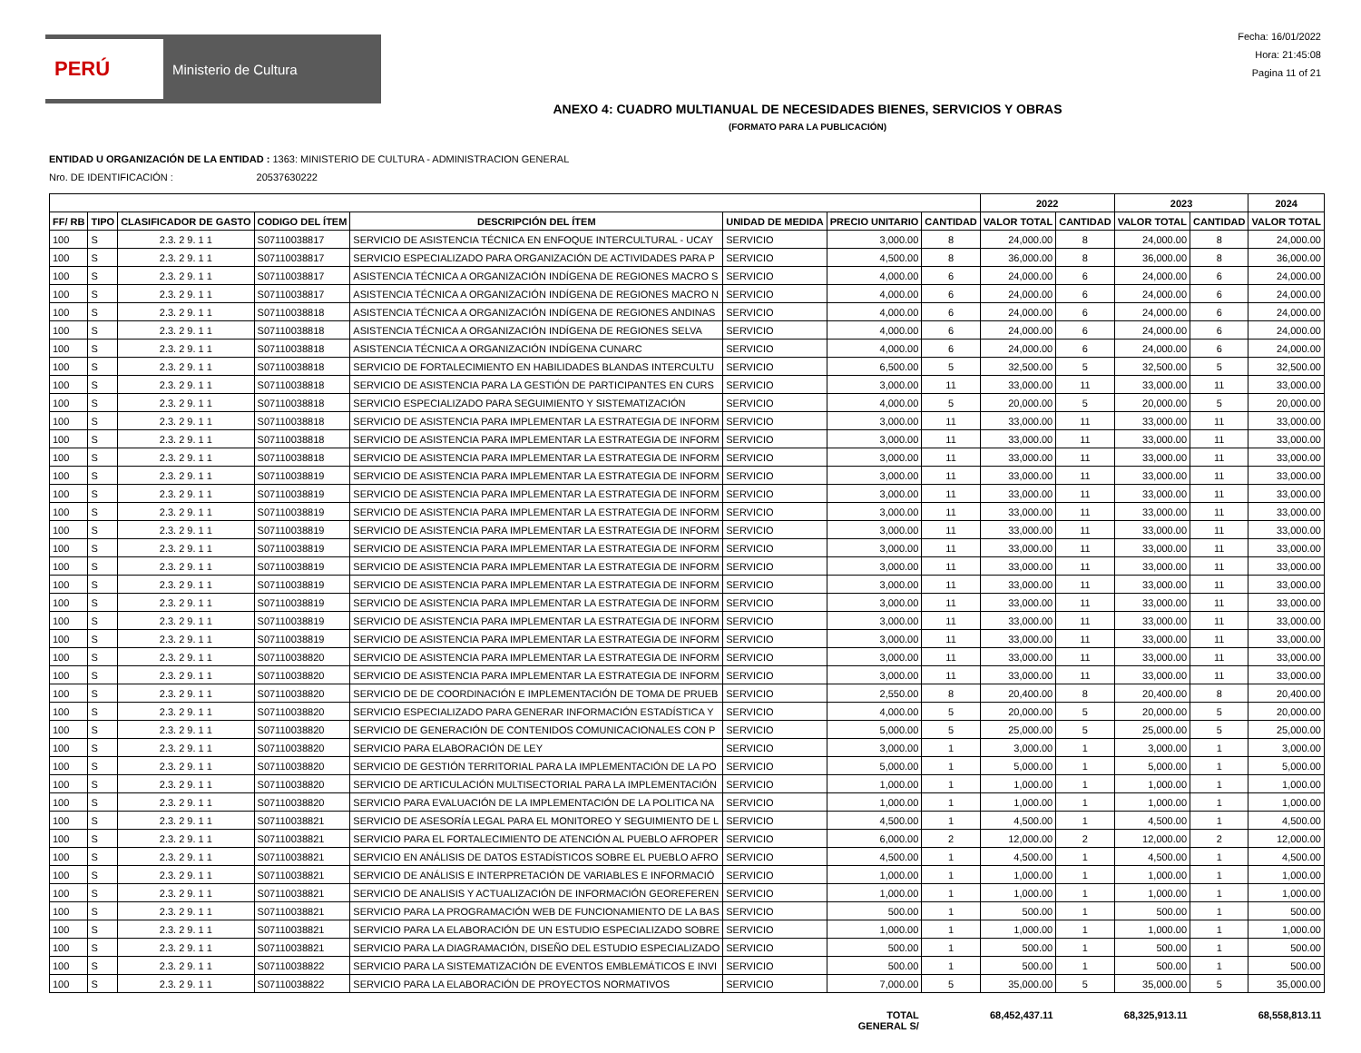PERÚ
Ministerio de Cultura
Fecha: 16/01/2022
Hora: 21:45:08
Pagina 11 of 21
ANEXO 4: CUADRO MULTIANUAL DE NECESIDADES BIENES, SERVICIOS Y OBRAS
(FORMATO PARA LA PUBLICACIÓN)
ENTIDAD U ORGANIZACIÓN DE LA ENTIDAD : 1363: MINISTERIO DE CULTURA - ADMINISTRACION GENERAL
Nro. DE IDENTIFICACIÓN : 20537630222
| | | | | | | | | 2022 | | 2023 | | 2024 |
| --- | --- | --- | --- | --- | --- | --- | --- | --- | --- | --- | --- | --- |
| FF/ RB | TIPO | CLASIFICADOR DE GASTO | CODIGO DEL ÍTEM | DESCRIPCIÓN DEL ÍTEM | UNIDAD DE MEDIDA | PRECIO UNITARIO | CANTIDAD | VALOR TOTAL | CANTIDAD | VALOR TOTAL | CANTIDAD | VALOR TOTAL |
| 100 | S | 2.3. 2 9. 1 1 | S07110038817 | SERVICIO DE ASISTENCIA TÉCNICA EN ENFOQUE INTERCULTURAL - UCAY | SERVICIO | 3,000.00 | 8 | 24,000.00 | 8 | 24,000.00 | 8 | 24,000.00 |
| 100 | S | 2.3. 2 9. 1 1 | S07110038817 | SERVICIO ESPECIALIZADO PARA ORGANIZACIÓN DE ACTIVIDADES PARA P | SERVICIO | 4,500.00 | 8 | 36,000.00 | 8 | 36,000.00 | 8 | 36,000.00 |
| 100 | S | 2.3. 2 9. 1 1 | S07110038817 | ASISTENCIA TÉCNICA A ORGANIZACIÓN INDÍGENA DE REGIONES MACRO S | SERVICIO | 4,000.00 | 6 | 24,000.00 | 6 | 24,000.00 | 6 | 24,000.00 |
| 100 | S | 2.3. 2 9. 1 1 | S07110038817 | ASISTENCIA TÉCNICA A ORGANIZACIÓN INDÍGENA DE REGIONES MACRO N | SERVICIO | 4,000.00 | 6 | 24,000.00 | 6 | 24,000.00 | 6 | 24,000.00 |
| 100 | S | 2.3. 2 9. 1 1 | S07110038818 | ASISTENCIA TÉCNICA A ORGANIZACIÓN INDÍGENA DE REGIONES ANDINAS | SERVICIO | 4,000.00 | 6 | 24,000.00 | 6 | 24,000.00 | 6 | 24,000.00 |
| 100 | S | 2.3. 2 9. 1 1 | S07110038818 | ASISTENCIA TÉCNICA A ORGANIZACIÓN INDÍGENA DE REGIONES SELVA | SERVICIO | 4,000.00 | 6 | 24,000.00 | 6 | 24,000.00 | 6 | 24,000.00 |
| 100 | S | 2.3. 2 9. 1 1 | S07110038818 | ASISTENCIA TÉCNICA A ORGANIZACIÓN INDÍGENA CUNARC | SERVICIO | 4,000.00 | 6 | 24,000.00 | 6 | 24,000.00 | 6 | 24,000.00 |
| 100 | S | 2.3. 2 9. 1 1 | S07110038818 | SERVICIO DE FORTALECIMIENTO EN HABILIDADES BLANDAS INTERCULTU | SERVICIO | 6,500.00 | 5 | 32,500.00 | 5 | 32,500.00 | 5 | 32,500.00 |
| 100 | S | 2.3. 2 9. 1 1 | S07110038818 | SERVICIO DE ASISTENCIA PARA LA GESTIÓN DE PARTICIPANTES EN CURS | SERVICIO | 3,000.00 | 11 | 33,000.00 | 11 | 33,000.00 | 11 | 33,000.00 |
| 100 | S | 2.3. 2 9. 1 1 | S07110038818 | SERVICIO ESPECIALIZADO PARA SEGUIMIENTO Y SISTEMATIZACIÓN | SERVICIO | 4,000.00 | 5 | 20,000.00 | 5 | 20,000.00 | 5 | 20,000.00 |
| 100 | S | 2.3. 2 9. 1 1 | S07110038818 | SERVICIO DE ASISTENCIA PARA IMPLEMENTAR LA ESTRATEGIA DE INFORM | SERVICIO | 3,000.00 | 11 | 33,000.00 | 11 | 33,000.00 | 11 | 33,000.00 |
| 100 | S | 2.3. 2 9. 1 1 | S07110038818 | SERVICIO DE ASISTENCIA PARA IMPLEMENTAR LA ESTRATEGIA DE INFORM | SERVICIO | 3,000.00 | 11 | 33,000.00 | 11 | 33,000.00 | 11 | 33,000.00 |
| 100 | S | 2.3. 2 9. 1 1 | S07110038818 | SERVICIO DE ASISTENCIA PARA IMPLEMENTAR LA ESTRATEGIA DE INFORM | SERVICIO | 3,000.00 | 11 | 33,000.00 | 11 | 33,000.00 | 11 | 33,000.00 |
| 100 | S | 2.3. 2 9. 1 1 | S07110038819 | SERVICIO DE ASISTENCIA PARA IMPLEMENTAR LA ESTRATEGIA DE INFORM | SERVICIO | 3,000.00 | 11 | 33,000.00 | 11 | 33,000.00 | 11 | 33,000.00 |
| 100 | S | 2.3. 2 9. 1 1 | S07110038819 | SERVICIO DE ASISTENCIA PARA IMPLEMENTAR LA ESTRATEGIA DE INFORM | SERVICIO | 3,000.00 | 11 | 33,000.00 | 11 | 33,000.00 | 11 | 33,000.00 |
| 100 | S | 2.3. 2 9. 1 1 | S07110038819 | SERVICIO DE ASISTENCIA PARA IMPLEMENTAR LA ESTRATEGIA DE INFORM | SERVICIO | 3,000.00 | 11 | 33,000.00 | 11 | 33,000.00 | 11 | 33,000.00 |
| 100 | S | 2.3. 2 9. 1 1 | S07110038819 | SERVICIO DE ASISTENCIA PARA IMPLEMENTAR LA ESTRATEGIA DE INFORM | SERVICIO | 3,000.00 | 11 | 33,000.00 | 11 | 33,000.00 | 11 | 33,000.00 |
| 100 | S | 2.3. 2 9. 1 1 | S07110038819 | SERVICIO DE ASISTENCIA PARA IMPLEMENTAR LA ESTRATEGIA DE INFORM | SERVICIO | 3,000.00 | 11 | 33,000.00 | 11 | 33,000.00 | 11 | 33,000.00 |
| 100 | S | 2.3. 2 9. 1 1 | S07110038819 | SERVICIO DE ASISTENCIA PARA IMPLEMENTAR LA ESTRATEGIA DE INFORM | SERVICIO | 3,000.00 | 11 | 33,000.00 | 11 | 33,000.00 | 11 | 33,000.00 |
| 100 | S | 2.3. 2 9. 1 1 | S07110038819 | SERVICIO DE ASISTENCIA PARA IMPLEMENTAR LA ESTRATEGIA DE INFORM | SERVICIO | 3,000.00 | 11 | 33,000.00 | 11 | 33,000.00 | 11 | 33,000.00 |
| 100 | S | 2.3. 2 9. 1 1 | S07110038819 | SERVICIO DE ASISTENCIA PARA IMPLEMENTAR LA ESTRATEGIA DE INFORM | SERVICIO | 3,000.00 | 11 | 33,000.00 | 11 | 33,000.00 | 11 | 33,000.00 |
| 100 | S | 2.3. 2 9. 1 1 | S07110038819 | SERVICIO DE ASISTENCIA PARA IMPLEMENTAR LA ESTRATEGIA DE INFORM | SERVICIO | 3,000.00 | 11 | 33,000.00 | 11 | 33,000.00 | 11 | 33,000.00 |
| 100 | S | 2.3. 2 9. 1 1 | S07110038819 | SERVICIO DE ASISTENCIA PARA IMPLEMENTAR LA ESTRATEGIA DE INFORM | SERVICIO | 3,000.00 | 11 | 33,000.00 | 11 | 33,000.00 | 11 | 33,000.00 |
| 100 | S | 2.3. 2 9. 1 1 | S07110038820 | SERVICIO DE ASISTENCIA PARA IMPLEMENTAR LA ESTRATEGIA DE INFORM | SERVICIO | 3,000.00 | 11 | 33,000.00 | 11 | 33,000.00 | 11 | 33,000.00 |
| 100 | S | 2.3. 2 9. 1 1 | S07110038820 | SERVICIO DE ASISTENCIA PARA IMPLEMENTAR LA ESTRATEGIA DE INFORM | SERVICIO | 3,000.00 | 11 | 33,000.00 | 11 | 33,000.00 | 11 | 33,000.00 |
| 100 | S | 2.3. 2 9. 1 1 | S07110038820 | SERVICIO DE DE COORDINACIÓN E IMPLEMENTACIÓN DE TOMA DE PRUEB | SERVICIO | 2,550.00 | 8 | 20,400.00 | 8 | 20,400.00 | 8 | 20,400.00 |
| 100 | S | 2.3. 2 9. 1 1 | S07110038820 | SERVICIO ESPECIALIZADO PARA GENERAR INFORMACIÓN ESTADÍSTICA Y | SERVICIO | 4,000.00 | 5 | 20,000.00 | 5 | 20,000.00 | 5 | 20,000.00 |
| 100 | S | 2.3. 2 9. 1 1 | S07110038820 | SERVICIO DE GENERACIÓN DE CONTENIDOS COMUNICACIONALES CON P | SERVICIO | 5,000.00 | 5 | 25,000.00 | 5 | 25,000.00 | 5 | 25,000.00 |
| 100 | S | 2.3. 2 9. 1 1 | S07110038820 | SERVICIO PARA ELABORACIÓN DE LEY | SERVICIO | 3,000.00 | 1 | 3,000.00 | 1 | 3,000.00 | 1 | 3,000.00 |
| 100 | S | 2.3. 2 9. 1 1 | S07110038820 | SERVICIO DE GESTIÓN TERRITORIAL PARA LA IMPLEMENTACIÓN DE LA PO | SERVICIO | 5,000.00 | 1 | 5,000.00 | 1 | 5,000.00 | 1 | 5,000.00 |
| 100 | S | 2.3. 2 9. 1 1 | S07110038820 | SERVICIO DE ARTICULACIÓN MULTISECTORIAL PARA LA IMPLEMENTACIÓN | SERVICIO | 1,000.00 | 1 | 1,000.00 | 1 | 1,000.00 | 1 | 1,000.00 |
| 100 | S | 2.3. 2 9. 1 1 | S07110038820 | SERVICIO PARA EVALUACIÓN DE LA IMPLEMENTACIÓN DE LA POLITICA NA | SERVICIO | 1,000.00 | 1 | 1,000.00 | 1 | 1,000.00 | 1 | 1,000.00 |
| 100 | S | 2.3. 2 9. 1 1 | S07110038821 | SERVICIO DE ASESORÍA LEGAL PARA EL MONITOREO Y SEGUIMIENTO DE L | SERVICIO | 4,500.00 | 1 | 4,500.00 | 1 | 4,500.00 | 1 | 4,500.00 |
| 100 | S | 2.3. 2 9. 1 1 | S07110038821 | SERVICIO PARA EL FORTALECIMIENTO DE ATENCIÓN AL PUEBLO AFROPER | SERVICIO | 6,000.00 | 2 | 12,000.00 | 2 | 12,000.00 | 2 | 12,000.00 |
| 100 | S | 2.3. 2 9. 1 1 | S07110038821 | SERVICIO EN ANÁLISIS DE DATOS ESTADÍSTICOS SOBRE EL PUEBLO AFRO | SERVICIO | 4,500.00 | 1 | 4,500.00 | 1 | 4,500.00 | 1 | 4,500.00 |
| 100 | S | 2.3. 2 9. 1 1 | S07110038821 | SERVICIO DE ANÁLISIS E INTERPRETACIÓN DE VARIABLES E INFORMACIÓ | SERVICIO | 1,000.00 | 1 | 1,000.00 | 1 | 1,000.00 | 1 | 1,000.00 |
| 100 | S | 2.3. 2 9. 1 1 | S07110038821 | SERVICIO DE ANALISIS Y ACTUALIZACIÓN DE INFORMACIÓN GEOREFEREN | SERVICIO | 1,000.00 | 1 | 1,000.00 | 1 | 1,000.00 | 1 | 1,000.00 |
| 100 | S | 2.3. 2 9. 1 1 | S07110038821 | SERVICIO PARA LA PROGRAMACIÓN WEB DE FUNCIONAMIENTO DE LA BAS | SERVICIO | 500.00 | 1 | 500.00 | 1 | 500.00 | 1 | 500.00 |
| 100 | S | 2.3. 2 9. 1 1 | S07110038821 | SERVICIO PARA LA ELABORACIÓN DE UN ESTUDIO ESPECIALIZADO SOBRE | SERVICIO | 1,000.00 | 1 | 1,000.00 | 1 | 1,000.00 | 1 | 1,000.00 |
| 100 | S | 2.3. 2 9. 1 1 | S07110038821 | SERVICIO PARA LA DIAGRAMACIÓN, DISEÑO DEL ESTUDIO ESPECIALIZADO | SERVICIO | 500.00 | 1 | 500.00 | 1 | 500.00 | 1 | 500.00 |
| 100 | S | 2.3. 2 9. 1 1 | S07110038822 | SERVICIO PARA LA SISTEMATIZACIÓN DE EVENTOS EMBLEMÁTICOS E INVI | SERVICIO | 500.00 | 1 | 500.00 | 1 | 500.00 | 1 | 500.00 |
| 100 | S | 2.3. 2 9. 1 1 | S07110038822 | SERVICIO PARA LA ELABORACIÓN DE PROYECTOS NORMATIVOS | SERVICIO | 7,000.00 | 5 | 35,000.00 | 5 | 35,000.00 | 5 | 35,000.00 |
| TOTAL GENERAL S/ | | | | | | | | 68,452,437.11 | | 68,325,913.11 | | 68,558,813.11 |